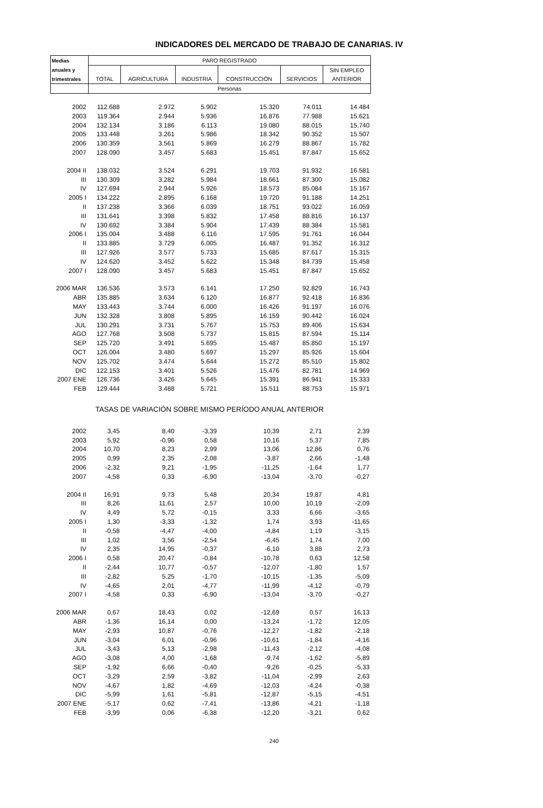INDICADORES DEL MERCADO DE TRABAJO DE CANARIAS. IV
| Medias | PARO REGISTRADO | | | | | |
| --- | --- | --- | --- | --- | --- | --- |
| anuales y | | | | | | SIN EMPLEO |
| trimestrales | TOTAL | AGRICULTURA | INDUSTRIA | CONSTRUCCIÓN | SERVICIOS | ANTERIOR |
| | Personas | | | | | |
| 2002 | 112.688 | 2.972 | 5.902 | 15.320 | 74.011 | 14.484 |
| 2003 | 119.364 | 2.944 | 5.936 | 16.876 | 77.988 | 15.621 |
| 2004 | 132.134 | 3.186 | 6.113 | 19.080 | 88.015 | 15.740 |
| 2005 | 133.448 | 3.261 | 5.986 | 18.342 | 90.352 | 15.507 |
| 2006 | 130.359 | 3.561 | 5.869 | 16.279 | 88.867 | 15.782 |
| 2007 | 128.090 | 3.457 | 5.683 | 15.451 | 87.847 | 15.652 |
| 2004 II | 138.032 | 3.524 | 6.291 | 19.703 | 91.932 | 16.581 |
| III | 130.309 | 3.282 | 5.984 | 18.661 | 87.300 | 15.082 |
| IV | 127.694 | 2.944 | 5.926 | 18.573 | 85.084 | 15.167 |
| 2005 I | 134.222 | 2.895 | 6.168 | 19.720 | 91.188 | 14.251 |
| II | 137.238 | 3.366 | 6.039 | 18.751 | 93.022 | 16.059 |
| III | 131.641 | 3.398 | 5.832 | 17.458 | 88.816 | 16.137 |
| IV | 130.692 | 3.384 | 5.904 | 17.439 | 88.384 | 15.581 |
| 2006 I | 135.004 | 3.488 | 6.116 | 17.595 | 91.761 | 16.044 |
| II | 133.885 | 3.729 | 6.005 | 16.487 | 91.352 | 16.312 |
| III | 127.926 | 3.577 | 5.733 | 15.685 | 87.617 | 15.315 |
| IV | 124.620 | 3.452 | 5.622 | 15.348 | 84.739 | 15.458 |
| 2007 I | 128.090 | 3.457 | 5.683 | 15.451 | 87.847 | 15.652 |
| 2006 MAR | 136.536 | 3.573 | 6.141 | 17.250 | 92.829 | 16.743 |
| ABR | 135.885 | 3.634 | 6.120 | 16.877 | 92.418 | 16.836 |
| MAY | 133.443 | 3.744 | 6.000 | 16.426 | 91.197 | 16.076 |
| JUN | 132.328 | 3.808 | 5.895 | 16.159 | 90.442 | 16.024 |
| JUL | 130.291 | 3.731 | 5.767 | 15.753 | 89.406 | 15.634 |
| AGO | 127.768 | 3.508 | 5.737 | 15.815 | 87.594 | 15.114 |
| SEP | 125.720 | 3.491 | 5.695 | 15.487 | 85.850 | 15.197 |
| OCT | 126.004 | 3.480 | 5.697 | 15.297 | 85.926 | 15.604 |
| NOV | 125.702 | 3.474 | 5.644 | 15.272 | 85.510 | 15.802 |
| DIC | 122.153 | 3.401 | 5.526 | 15.476 | 82.781 | 14.969 |
| 2007 ENE | 126.736 | 3.426 | 5.645 | 15.391 | 86.941 | 15.333 |
| FEB | 129.444 | 3.488 | 5.721 | 15.511 | 88.753 | 15.971 |
| TASAS DE VARIACIÓN SOBRE MISMO PERÍODO ANUAL ANTERIOR | | | | | | |
| 2002 | 3,45 | 8,40 | -3,39 | 10,39 | 2,71 | 2,39 |
| 2003 | 5,92 | -0,96 | 0,58 | 10,16 | 5,37 | 7,85 |
| 2004 | 10,70 | 8,23 | 2,99 | 13,06 | 12,86 | 0,76 |
| 2005 | 0,99 | 2,35 | -2,08 | -3,87 | 2,66 | -1,48 |
| 2006 | -2,32 | 9,21 | -1,95 | -11,25 | -1,64 | 1,77 |
| 2007 | -4,58 | 0,33 | -6,90 | -13,04 | -3,70 | -0,27 |
| 2004 II | 16,91 | 9,73 | 5,48 | 20,34 | 19,87 | 4,81 |
| III | 8,26 | 11,61 | 2,57 | 10,00 | 10,19 | -2,09 |
| IV | 4,49 | 5,72 | -0,15 | 3,33 | 6,66 | -3,65 |
| 2005 I | 1,30 | -3,33 | -1,32 | 1,74 | 3,93 | -11,65 |
| II | -0,58 | -4,47 | -4,00 | -4,84 | 1,19 | -3,15 |
| III | 1,02 | 3,56 | -2,54 | -6,45 | 1,74 | 7,00 |
| IV | 2,35 | 14,95 | -0,37 | -6,10 | 3,88 | 2,73 |
| 2006 I | 0,58 | 20,47 | -0,84 | -10,78 | 0,63 | 12,58 |
| II | -2,44 | 10,77 | -0,57 | -12,07 | -1,80 | 1,57 |
| III | -2,82 | 5,25 | -1,70 | -10,15 | -1,35 | -5,09 |
| IV | -4,65 | 2,01 | -4,77 | -11,99 | -4,12 | -0,79 |
| 2007 I | -4,58 | 0,33 | -6,90 | -13,04 | -3,70 | -0,27 |
| 2006 MAR | 0,67 | 18,43 | 0,02 | -12,69 | 0,57 | 16,13 |
| ABR | -1,36 | 16,14 | 0,00 | -13,24 | -1,72 | 12,05 |
| MAY | -2,93 | 10,87 | -0,76 | -12,27 | -1,82 | -2,18 |
| JUN | -3,04 | 6,01 | -0,96 | -10,61 | -1,84 | -4,16 |
| JUL | -3,43 | 5,13 | -2,98 | -11,43 | -2,12 | -4,08 |
| AGO | -3,08 | 4,00 | -1,68 | -9,74 | -1,62 | -5,89 |
| SEP | -1,92 | 6,66 | -0,40 | -9,26 | -0,25 | -5,33 |
| OCT | -3,29 | 2,59 | -3,82 | -11,04 | -2,99 | 2,63 |
| NOV | -4,67 | 1,82 | -4,69 | -12,03 | -4,24 | -0,38 |
| DIC | -5,99 | 1,61 | -5,81 | -12,87 | -5,15 | -4,51 |
| 2007 ENE | -5,17 | 0,62 | -7,41 | -13,86 | -4,21 | -1,18 |
| FEB | -3,99 | 0,06 | -6,38 | -12,20 | -3,21 | 0,62 |
240